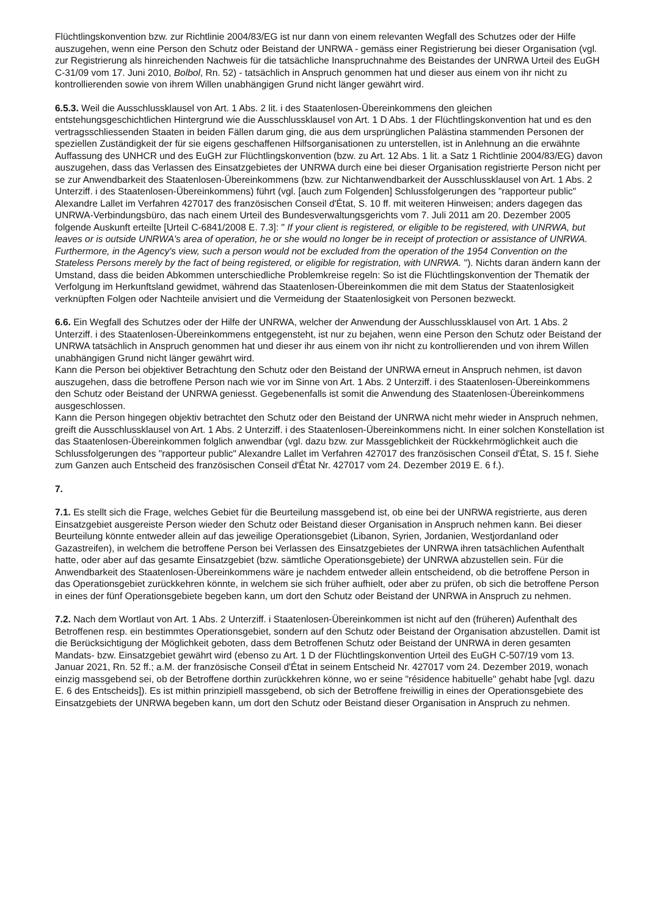Flüchtlingskonvention bzw. zur Richtlinie 2004/83/EG ist nur dann von einem relevanten Wegfall des Schutzes oder der Hilfe auszugehen, wenn eine Person den Schutz oder Beistand der UNRWA - gemäss einer Registrierung bei dieser Organisation (vgl. zur Registrierung als hinreichenden Nachweis für die tatsächliche Inanspruchnahme des Beistandes der UNRWA Urteil des EuGH C-31/09 vom 17. Juni 2010, Bolbol, Rn. 52) - tatsächlich in Anspruch genommen hat und dieser aus einem von ihr nicht zu kontrollierenden sowie von ihrem Willen unabhängigen Grund nicht länger gewährt wird.
6.5.3. Weil die Ausschlussklausel von Art. 1 Abs. 2 lit. i des Staatenlosen-Übereinkommens den gleichen entstehungsgeschichtlichen Hintergrund wie die Ausschlussklausel von Art. 1 D Abs. 1 der Flüchtlingskonvention hat und es den vertragsschliessenden Staaten in beiden Fällen darum ging, die aus dem ursprünglichen Palästina stammenden Personen der speziellen Zuständigkeit der für sie eigens geschaffenen Hilfsorganisationen zu unterstellen, ist in Anlehnung an die erwähnte Auffassung des UNHCR und des EuGH zur Flüchtlingskonvention (bzw. zu Art. 12 Abs. 1 lit. a Satz 1 Richtlinie 2004/83/EG) davon auszugehen, dass das Verlassen des Einsatzgebietes der UNRWA durch eine bei dieser Organisation registrierte Person nicht per se zur Anwendbarkeit des Staatenlosen-Übereinkommens (bzw. zur Nichtanwendbarkeit der Ausschlussklausel von Art. 1 Abs. 2 Unterziff. i des Staatenlosen-Übereinkommens) führt (vgl. [auch zum Folgenden] Schlussfolgerungen des "rapporteur public" Alexandre Lallet im Verfahren 427017 des französischen Conseil d'État, S. 10 ff. mit weiteren Hinweisen; anders dagegen das UNRWA-Verbindungsbüro, das nach einem Urteil des Bundesverwaltungsgerichts vom 7. Juli 2011 am 20. Dezember 2005 folgende Auskunft erteilte [Urteil C-6841/2008 E. 7.3]: " If your client is registered, or eligible to be registered, with UNRWA, but leaves or is outside UNRWA's area of operation, he or she would no longer be in receipt of protection or assistance of UNRWA. Furthermore, in the Agency's view, such a person would not be excluded from the operation of the 1954 Convention on the Stateless Persons merely by the fact of being registered, or eligible for registration, with UNRWA. "). Nichts daran ändern kann der Umstand, dass die beiden Abkommen unterschiedliche Problemkreise regeln: So ist die Flüchtlingskonvention der Thematik der Verfolgung im Herkunftsland gewidmet, während das Staatenlosen-Übereinkommen die mit dem Status der Staatenlosigkeit verknüpften Folgen oder Nachteile anvisiert und die Vermeidung der Staatenlosigkeit von Personen bezweckt.
6.6. Ein Wegfall des Schutzes oder der Hilfe der UNRWA, welcher der Anwendung der Ausschlussklausel von Art. 1 Abs. 2 Unterziff. i des Staatenlosen-Übereinkommens entgegensteht, ist nur zu bejahen, wenn eine Person den Schutz oder Beistand der UNRWA tatsächlich in Anspruch genommen hat und dieser ihr aus einem von ihr nicht zu kontrollierenden und von ihrem Willen unabhängigen Grund nicht länger gewährt wird.
Kann die Person bei objektiver Betrachtung den Schutz oder den Beistand der UNRWA erneut in Anspruch nehmen, ist davon auszugehen, dass die betroffene Person nach wie vor im Sinne von Art. 1 Abs. 2 Unterziff. i des Staatenlosen-Übereinkommens den Schutz oder Beistand der UNRWA geniesst. Gegebenenfalls ist somit die Anwendung des Staatenlosen-Übereinkommens ausgeschlossen.
Kann die Person hingegen objektiv betrachtet den Schutz oder den Beistand der UNRWA nicht mehr wieder in Anspruch nehmen, greift die Ausschlussklausel von Art. 1 Abs. 2 Unterziff. i des Staatenlosen-Übereinkommens nicht. In einer solchen Konstellation ist das Staatenlosen-Übereinkommen folglich anwendbar (vgl. dazu bzw. zur Massgeblichkeit der Rückkehrmöglichkeit auch die Schlussfolgerungen des "rapporteur public" Alexandre Lallet im Verfahren 427017 des französischen Conseil d'État, S. 15 f. Siehe zum Ganzen auch Entscheid des französischen Conseil d'État Nr. 427017 vom 24. Dezember 2019 E. 6 f.).
7.
7.1. Es stellt sich die Frage, welches Gebiet für die Beurteilung massgebend ist, ob eine bei der UNRWA registrierte, aus deren Einsatzgebiet ausgereiste Person wieder den Schutz oder Beistand dieser Organisation in Anspruch nehmen kann. Bei dieser Beurteilung könnte entweder allein auf das jeweilige Operationsgebiet (Libanon, Syrien, Jordanien, Westjordanland oder Gazastreifen), in welchem die betroffene Person bei Verlassen des Einsatzgebietes der UNRWA ihren tatsächlichen Aufenthalt hatte, oder aber auf das gesamte Einsatzgebiet (bzw. sämtliche Operationsgebiete) der UNRWA abzustellen sein. Für die Anwendbarkeit des Staatenlosen-Übereinkommens wäre je nachdem entweder allein entscheidend, ob die betroffene Person in das Operationsgebiet zurückkehren könnte, in welchem sie sich früher aufhielt, oder aber zu prüfen, ob sich die betroffene Person in eines der fünf Operationsgebiete begeben kann, um dort den Schutz oder Beistand der UNRWA in Anspruch zu nehmen.
7.2. Nach dem Wortlaut von Art. 1 Abs. 2 Unterziff. i Staatenlosen-Übereinkommen ist nicht auf den (früheren) Aufenthalt des Betroffenen resp. ein bestimmtes Operationsgebiet, sondern auf den Schutz oder Beistand der Organisation abzustellen. Damit ist die Berücksichtigung der Möglichkeit geboten, dass dem Betroffenen Schutz oder Beistand der UNRWA in deren gesamten Mandats- bzw. Einsatzgebiet gewährt wird (ebenso zu Art. 1 D der Flüchtlingskonvention Urteil des EuGH C-507/19 vom 13. Januar 2021, Rn. 52 ff.; a.M. der französische Conseil d'État in seinem Entscheid Nr. 427017 vom 24. Dezember 2019, wonach einzig massgebend sei, ob der Betroffene dorthin zurückkehren könne, wo er seine "résidence habituelle" gehabt habe [vgl. dazu E. 6 des Entscheids]). Es ist mithin prinzipiell massgebend, ob sich der Betroffene freiwillig in eines der Operationsgebiete des Einsatzgebiets der UNRWA begeben kann, um dort den Schutz oder Beistand dieser Organisation in Anspruch zu nehmen.